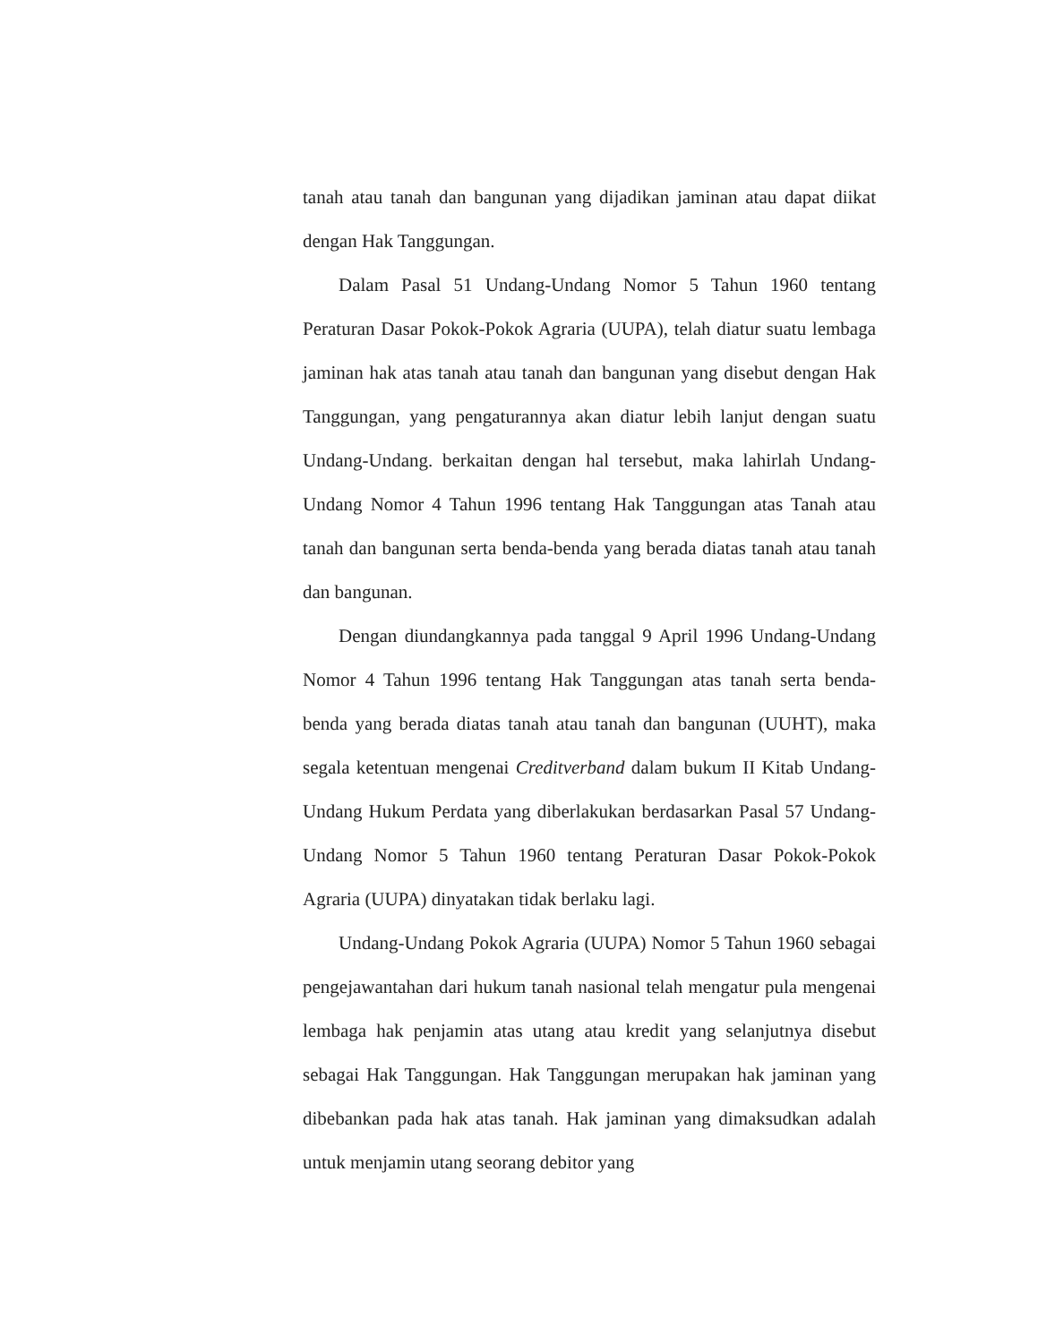tanah atau tanah dan bangunan yang dijadikan jaminan atau dapat diikat dengan Hak Tanggungan.
Dalam Pasal 51 Undang-Undang Nomor 5 Tahun 1960 tentang Peraturan Dasar Pokok-Pokok Agraria (UUPA), telah diatur suatu lembaga jaminan hak atas tanah atau tanah dan bangunan yang disebut dengan Hak Tanggungan, yang pengaturannya akan diatur lebih lanjut dengan suatu Undang-Undang. berkaitan dengan hal tersebut, maka lahirlah Undang-Undang Nomor 4 Tahun 1996 tentang Hak Tanggungan atas Tanah atau tanah dan bangunan serta benda-benda yang berada diatas tanah atau tanah dan bangunan.
Dengan diundangkannya pada tanggal 9 April 1996 Undang-Undang Nomor 4 Tahun 1996 tentang Hak Tanggungan atas tanah serta benda-benda yang berada diatas tanah atau tanah dan bangunan (UUHT), maka segala ketentuan mengenai Creditverband dalam bukum II Kitab Undang-Undang Hukum Perdata yang diberlakukan berdasarkan Pasal 57 Undang-Undang Nomor 5 Tahun 1960 tentang Peraturan Dasar Pokok-Pokok Agraria (UUPA) dinyatakan tidak berlaku lagi.
Undang-Undang Pokok Agraria (UUPA) Nomor 5 Tahun 1960 sebagai pengejawantahan dari hukum tanah nasional telah mengatur pula mengenai lembaga hak penjamin atas utang atau kredit yang selanjutnya disebut sebagai Hak Tanggungan. Hak Tanggungan merupakan hak jaminan yang dibebankan pada hak atas tanah. Hak jaminan yang dimaksudkan adalah untuk menjamin utang seorang debitor yang